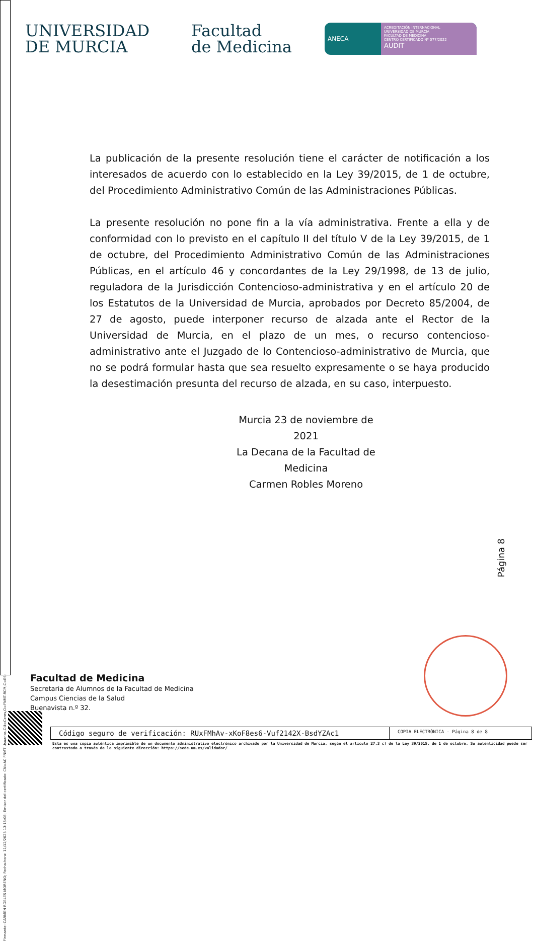Firmante: CARMEN ROBLES MORENO; Fecha-hora: 11/12/2023 13:15:08; Emisor del certificado: CN=AC FNMT Usuarios,OU=Ceres,O=FNMT-RCM,C=ES;
UNIVERSIDAD
DE MURCIA
Facultad
de Medicina
ANECA
ACREDITACIÓN INTERNACIONAL
UNIVERSIDAD DE MURCIA
FACULTAD DE MEDICINA
CENTRO CERTIFICADO Nº 077/2022
AUDIT
La publicación de la presente resolución tiene el carácter de notificación a los interesados de acuerdo con lo establecido en la Ley 39/2015, de 1 de octubre, del Procedimiento Administrativo Común de las Administraciones Públicas.
La presente resolución no pone fin a la vía administrativa. Frente a ella y de conformidad con lo previsto en el capítulo II del título V de la Ley 39/2015, de 1 de octubre, del Procedimiento Administrativo Común de las Administraciones Públicas, en el artículo 46 y concordantes de la Ley 29/1998, de 13 de julio, reguladora de la Jurisdicción Contencioso-administrativa y en el artículo 20 de los Estatutos de la Universidad de Murcia, aprobados por Decreto 85/2004, de 27 de agosto, puede interponer recurso de alzada ante el Rector de la Universidad de Murcia, en el plazo de un mes, o recurso contencioso-administrativo ante el Juzgado de lo Contencioso-administrativo de Murcia, que no se podrá formular hasta que sea resuelto expresamente o se haya producido la desestimación presunta del recurso de alzada, en su caso, interpuesto.
Murcia 23 de noviembre de 2021
La Decana de la Facultad de Medicina
Carmen Robles Moreno
Página 8
Facultad de Medicina
Secretaria de Alumnos de la Facultad de Medicina
Campus Ciencias de la Salud
Buenavista n.º 32.
Código seguro de verificación: RUxFMhAv-xKoF8es6-Vuf2142X-BsdYZAc1
COPIA ELECTRÓNICA - Página 8 de 8
Esta es una copia auténtica imprimible de un documento administrativo electrónico archivado por la Universidad de Murcia, según el artículo 27.3 c) de la Ley 39/2015, de 1 de octubre. Su autenticidad puede ser contrastada a través de la siguiente dirección: https://sede.um.es/validador/